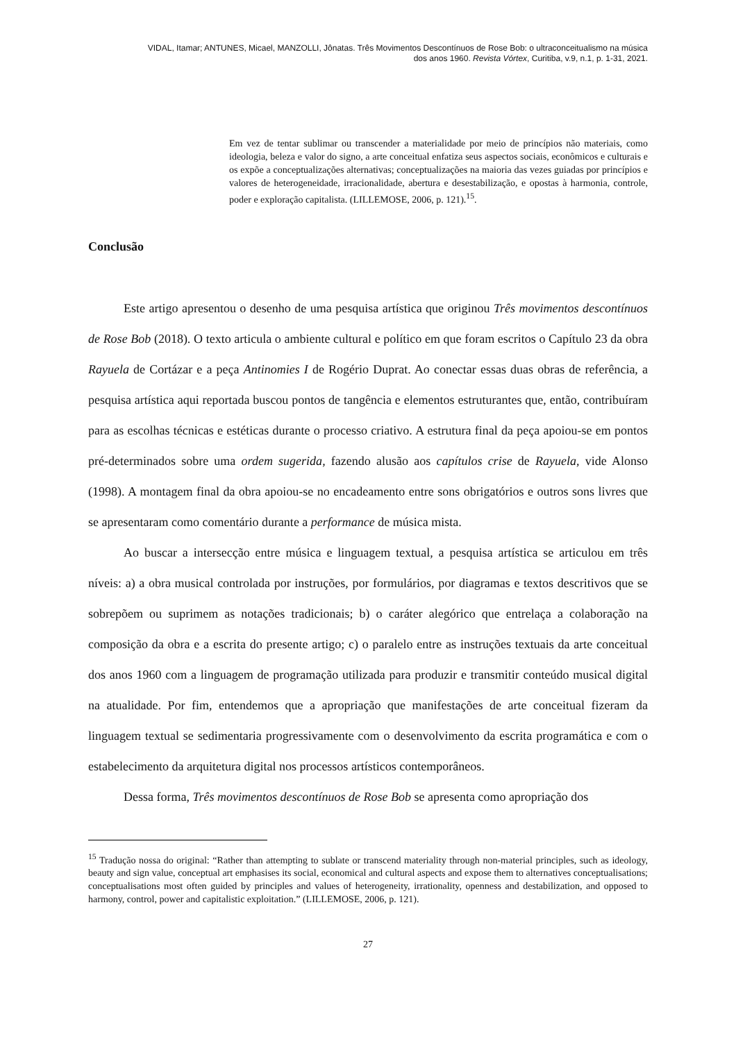VIDAL, Itamar; ANTUNES, Micael, MANZOLLI, Jônatas. Três Movimentos Descontínuos de Rose Bob: o ultraconceitualismo na música
dos anos 1960. Revista Vórtex, Curitiba, v.9, n.1, p. 1-31, 2021.
Em vez de tentar sublimar ou transcender a materialidade por meio de princípios não materiais, como ideologia, beleza e valor do signo, a arte conceitual enfatiza seus aspectos sociais, econômicos e culturais e os expõe a conceptualizações alternativas; conceptualizações na maioria das vezes guiadas por princípios e valores de heterogeneidade, irracionalidade, abertura e desestabilização, e opostas à harmonia, controle, poder e exploração capitalista. (LILLEMOSE, 2006, p. 121).<sup>15</sup>.
Conclusão
Este artigo apresentou o desenho de uma pesquisa artística que originou Três movimentos descontínuos de Rose Bob (2018). O texto articula o ambiente cultural e político em que foram escritos o Capítulo 23 da obra Rayuela de Cortázar e a peça Antinomies I de Rogério Duprat. Ao conectar essas duas obras de referência, a pesquisa artística aqui reportada buscou pontos de tangência e elementos estruturantes que, então, contribuíram para as escolhas técnicas e estéticas durante o processo criativo. A estrutura final da peça apoiou-se em pontos pré-determinados sobre uma ordem sugerida, fazendo alusão aos capítulos crise de Rayuela, vide Alonso (1998). A montagem final da obra apoiou-se no encadeamento entre sons obrigatórios e outros sons livres que se apresentaram como comentário durante a performance de música mista.
Ao buscar a intersecção entre música e linguagem textual, a pesquisa artística se articulou em três níveis: a) a obra musical controlada por instruções, por formulários, por diagramas e textos descritivos que se sobrepõem ou suprimem as notações tradicionais; b) o caráter alegórico que entrelaça a colaboração na composição da obra e a escrita do presente artigo; c) o paralelo entre as instruções textuais da arte conceitual dos anos 1960 com a linguagem de programação utilizada para produzir e transmitir conteúdo musical digital na atualidade. Por fim, entendemos que a apropriação que manifestações de arte conceitual fizeram da linguagem textual se sedimentaria progressivamente com o desenvolvimento da escrita programática e com o estabelecimento da arquitetura digital nos processos artísticos contemporâneos.
Dessa forma, Três movimentos descontínuos de Rose Bob se apresenta como apropriação dos
<sup>15</sup> Tradução nossa do original: “Rather than attempting to sublate or transcend materiality through non-material principles, such as ideology, beauty and sign value, conceptual art emphasises its social, economical and cultural aspects and expose them to alternatives conceptualisations; conceptualisations most often guided by principles and values of heterogeneity, irrationality, openness and destabilization, and opposed to harmony, control, power and capitalistic exploitation.” (LILLEMOSE, 2006, p. 121).
27